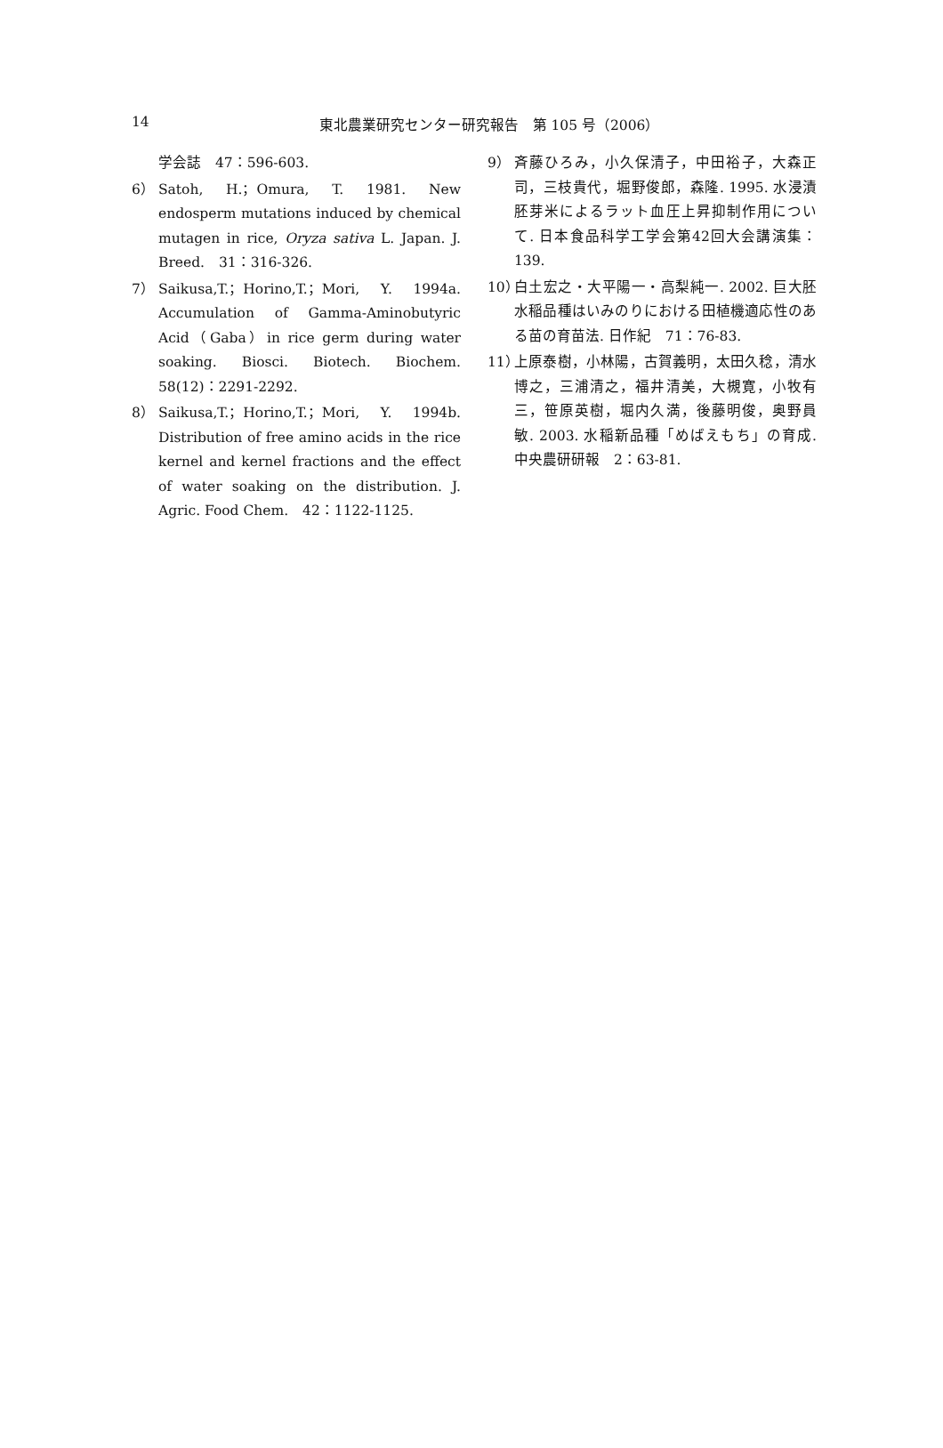14
東北農業研究センター研究報告　第 105 号（2006）
学会誌　47：596-603.
6） Satoh, H.；Omura, T. 1981. New endosperm mutations induced by chemical mutagen in rice, Oryza sativa L. Japan. J. Breed.　31：316-326.
7） Saikusa,T.；Horino,T.；Mori, Y. 1994a. Accumulation of Gamma-Aminobutyric Acid（Gaba）in rice germ during water soaking. Biosci. Biotech. Biochem. 58(12)：2291-2292.
8） Saikusa,T.；Horino,T.；Mori, Y. 1994b. Distribution of free amino acids in the rice kernel and kernel fractions and the effect of water soaking on the distribution. J. Agric. Food Chem.　42：1122-1125.
9） 斉藤ひろみ，小久保清子，中田裕子，大森正司，三枝貴代，堀野俊郎，森隆. 1995. 水浸漬胚芽米によるラット血圧上昇抑制作用について. 日本食品科学工学会第42回大会講演集：139.
10） 白土宏之・大平陽一・高梨純一. 2002. 巨大胚水稲品種はいみのりにおける田植機適応性のある苗の育苗法. 日作紀　71：76-83.
11） 上原泰樹，小林陽，古賀義明，太田久稔，清水博之，三浦清之，福井清美，大槻寛，小牧有三，笹原英樹，堀内久満，後藤明俊，奥野員敏. 2003. 水稲新品種「めばえもち」の育成. 中央農研研報　2：63-81.